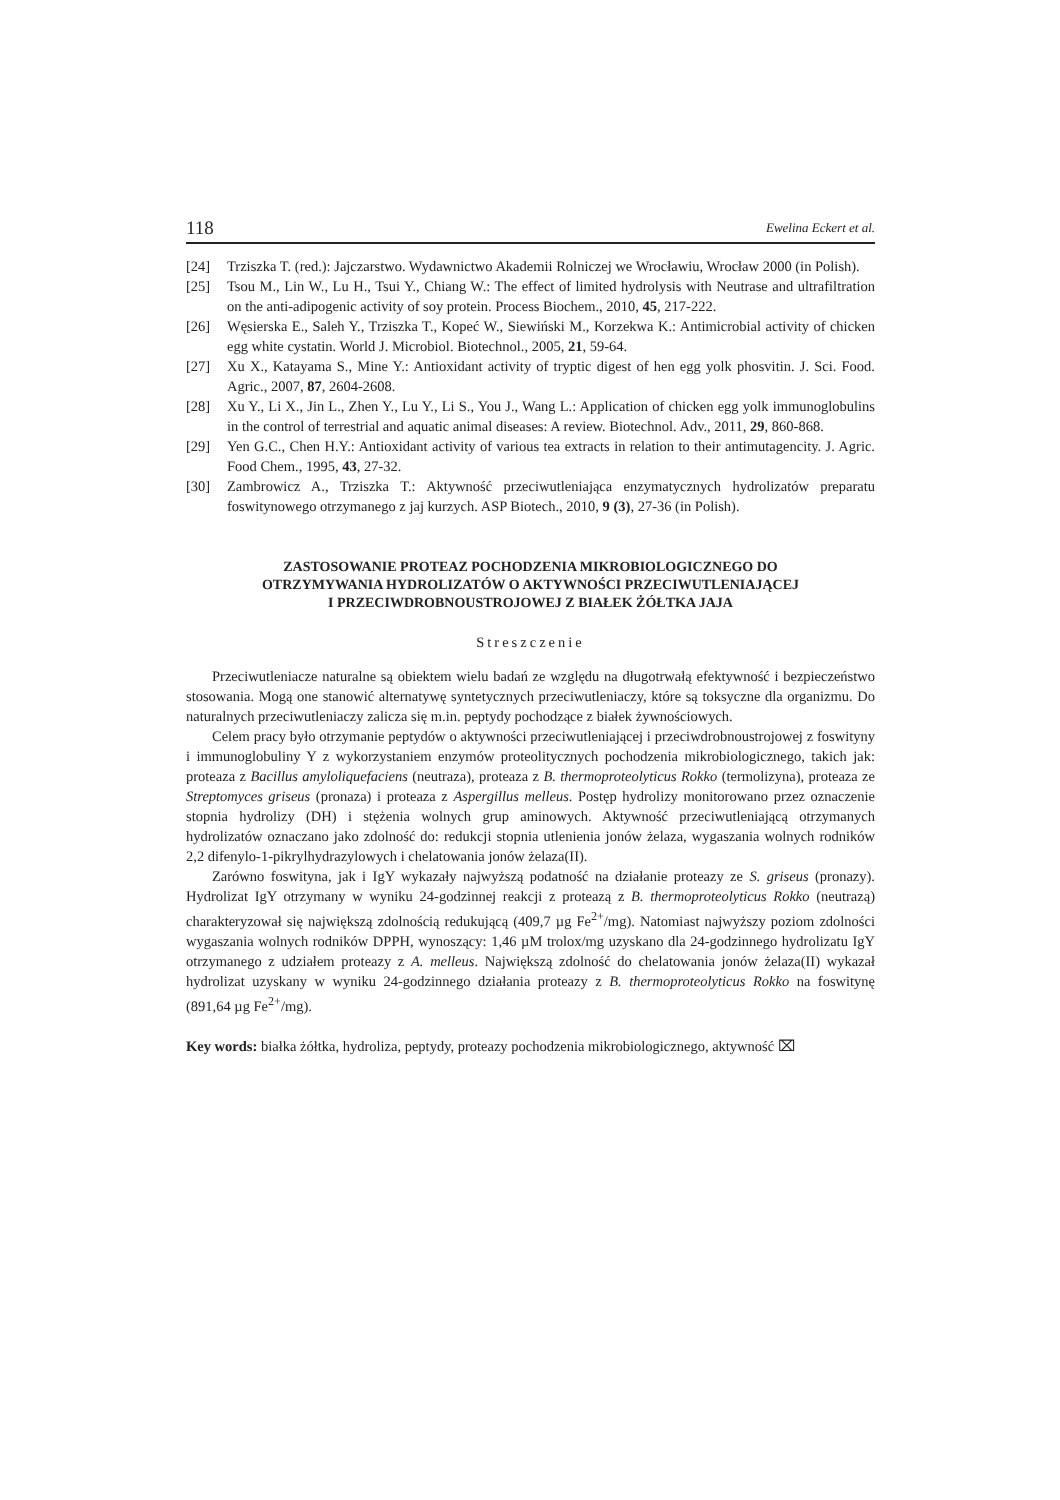118 Ewelina Eckert et al.
[24] Trziszka T. (red.): Jajczarstwo. Wydawnictwo Akademii Rolniczej we Wrocławiu, Wrocław 2000 (in Polish).
[25] Tsou M., Lin W., Lu H., Tsui Y., Chiang W.: The effect of limited hydrolysis with Neutrase and ultrafiltration on the anti-adipogenic activity of soy protein. Process Biochem., 2010, 45, 217-222.
[26] Węsierska E., Saleh Y., Trziszka T., Kopeć W., Siewiński M., Korzekwa K.: Antimicrobial activity of chicken egg white cystatin. World J. Microbiol. Biotechnol., 2005, 21, 59-64.
[27] Xu X., Katayama S., Mine Y.: Antioxidant activity of tryptic digest of hen egg yolk phosvitin. J. Sci. Food. Agric., 2007, 87, 2604-2608.
[28] Xu Y., Li X., Jin L., Zhen Y., Lu Y., Li S., You J., Wang L.: Application of chicken egg yolk immunoglobulins in the control of terrestrial and aquatic animal diseases: A review. Biotechnol. Adv., 2011, 29, 860-868.
[29] Yen G.C., Chen H.Y.: Antioxidant activity of various tea extracts in relation to their antimutagencity. J. Agric. Food Chem., 1995, 43, 27-32.
[30] Zambrowicz A., Trziszka T.: Aktywność przeciwutleniająca enzymatycznych hydrolizatów preparatu foswitynowego otrzymanego z jaj kurzych. ASP Biotech., 2010, 9 (3), 27-36 (in Polish).
ZASTOSOWANIE PROTEAZ POCHODZENIA MIKROBIOLOGICZNEGO DO
OTRZYMYWANIA HYDROLIZATÓW O AKTYWNOŚCI PRZECIWUTLENIAJĄCEJ
I PRZECIWDROBNOUSTROJOWEJ Z BIAŁEK ŻÓŁTKA JAJA
Streszczenie
Przeciwutleniacze naturalne są obiektem wielu badań ze względu na długotrwałą efektywność i bezpieczeństwo stosowania. Mogą one stanowić alternatywę syntetycznych przeciwutleniaczy, które są toksyczne dla organizmu. Do naturalnych przeciwutleniaczy zalicza się m.in. peptydy pochodzące z białek żywnościowych.
Celem pracy było otrzymanie peptydów o aktywności przeciwutleniającej i przeciwdrobnoustrojowej z foswityny i immunoglobuliny Y z wykorzystaniem enzymów proteolitycznych pochodzenia mikrobiologicznego, takich jak: proteaza z Bacillus amyloliquefaciens (neutraza), proteaza z B. thermoproteolyticus Rokko (termolizyna), proteaza ze Streptomyces griseus (pronaza) i proteaza z Aspergillus melleus. Postęp hydrolizy monitorowano przez oznaczenie stopnia hydrolizy (DH) i stężenia wolnych grup aminowych. Aktywność przeciwutleniającą otrzymanych hydrolizatów oznaczano jako zdolność do: redukcji stopnia utlenienia jonów żelaza, wygaszania wolnych rodników 2,2 difenylo-1-pikrylhydrazylowych i chelatowania jonów żelaza(II).
Zarówno foswityna, jak i IgY wykazały najwyższą podatność na działanie proteazy ze S. griseus (pronazy). Hydrolizat IgY otrzymany w wyniku 24-godzinnej reakcji z proteazą z B. thermoproteolyticus Rokko (neutrazą) charakteryzował się największą zdolnością redukującą (409,7 µg Fe<sup>2+</sup>/mg). Natomiast najwyższy poziom zdolności wygaszania wolnych rodników DPPH, wynoszący: 1,46 µM trolox/mg uzyskano dla 24-godzinnego hydrolizatu IgY otrzymanego z udziałem proteazy z A. melleus. Największą zdolność do chelatowania jonów żelaza(II) wykazał hydrolizat uzyskany w wyniku 24-godzinnego działania proteazy z B. thermoproteolyticus Rokko na foswitynę (891,64 µg Fe<sup>2+</sup>/mg).
Key words: białka żółtka, hydroliza, peptydy, proteazy pochodzenia mikrobiologicznego, aktywność ⌧